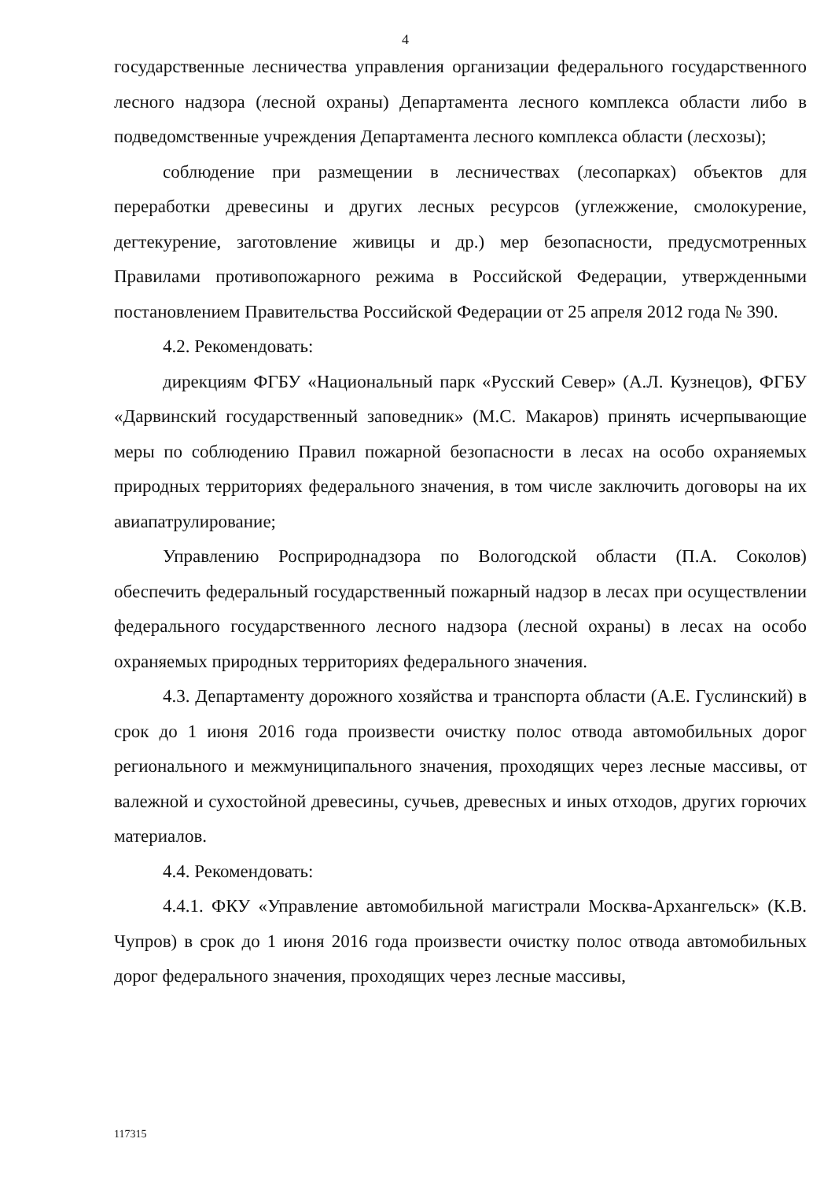4
государственные лесничества управления организации федерального государственного лесного надзора (лесной охраны) Департамента лесного комплекса области либо в подведомственные учреждения Департамента лесного комплекса области (лесхозы);
соблюдение при размещении в лесничествах (лесопарках) объектов для переработки древесины и других лесных ресурсов (углежжение, смолокурение, дегтекурение, заготовление живицы и др.) мер безопасности, предусмотренных Правилами противопожарного режима в Российской Федерации, утвержденными постановлением Правительства Российской Федерации от 25 апреля 2012 года № 390.
4.2. Рекомендовать:
дирекциям ФГБУ «Национальный парк «Русский Север» (А.Л. Кузнецов), ФГБУ «Дарвинский государственный заповедник» (М.С. Макаров) принять исчерпывающие меры по соблюдению Правил пожарной безопасности в лесах на особо охраняемых природных территориях федерального значения, в том числе заключить договоры на их авиапатрулирование;
Управлению Росприроднадзора по Вологодской области (П.А. Соколов) обеспечить федеральный государственный пожарный надзор в лесах при осуществлении федерального государственного лесного надзора (лесной охраны) в лесах на особо охраняемых природных территориях федерального значения.
4.3. Департаменту дорожного хозяйства и транспорта области (А.Е. Гуслинский) в срок до 1 июня 2016 года произвести очистку полос отвода автомобильных дорог регионального и межмуниципального значения, проходящих через лесные массивы, от валежной и сухостойной древесины, сучьев, древесных и иных отходов, других горючих материалов.
4.4. Рекомендовать:
4.4.1. ФКУ «Управление автомобильной магистрали Москва-Архангельск» (К.В. Чупров) в срок до 1 июня 2016 года произвести очистку полос отвода автомобильных дорог федерального значения, проходящих через лесные массивы,
117315